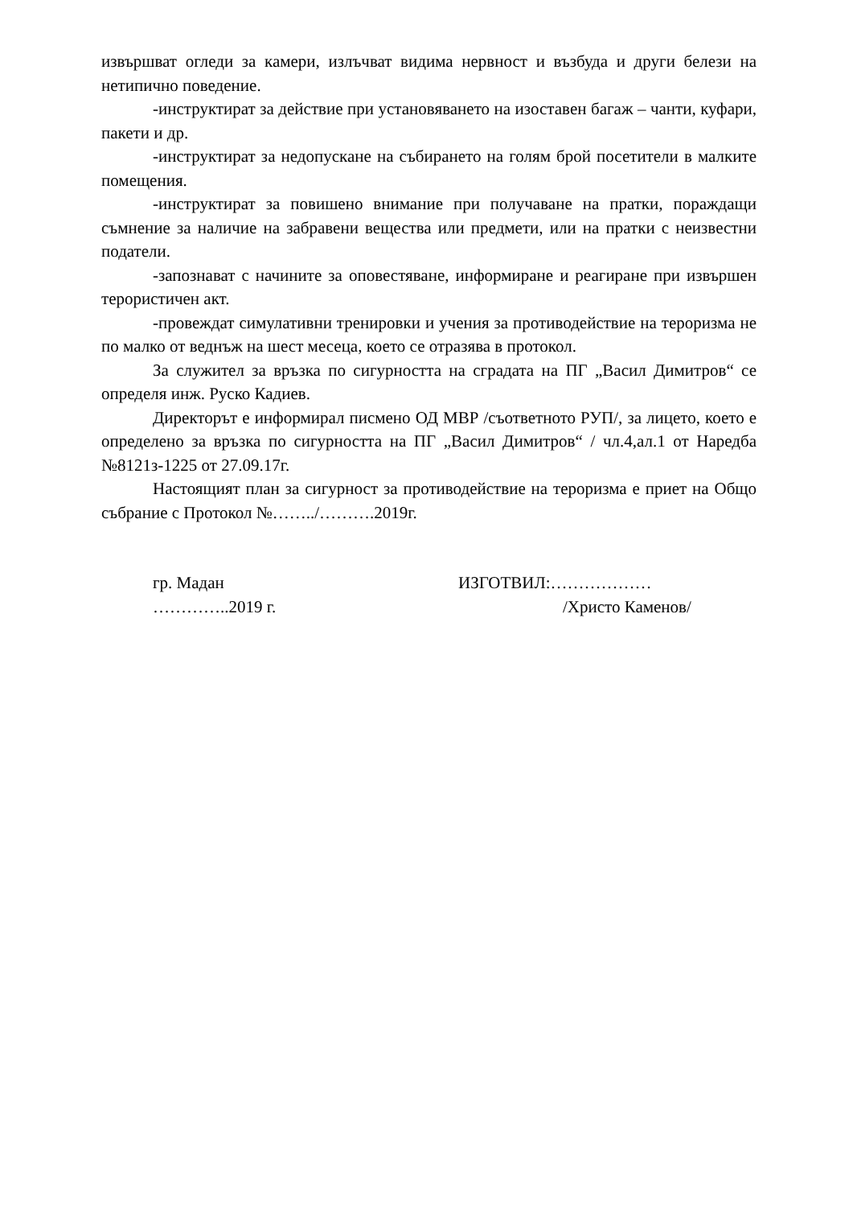извършват огледи за камери, излъчват видима нервност и възбуда и други белези на нетипично поведение.
-инструктират за действие при установяването на изоставен багаж – чанти, куфари, пакети и др.
-инструктират за недопускане на събирането на голям брой посетители в малките помещения.
-инструктират за повишено внимание при получаване на пратки, пораждащи съмнение за наличие на забравени вещества или предмети, или на пратки с неизвестни податели.
-запознават с начините за оповестяване, информиране и реагиране при извършен терористичен акт.
-провеждат симулативни тренировки и учения за противодействие на тероризма не по малко от веднъж на шест месеца, което се отразява в протокол.
За служител за връзка по сигурността на сградата на ПГ „Васил Димитров“ се определя инж. Руско Кадиев.
Директорът е информирал писмено ОД МВР /съответното РУП/, за лицето, което е определено за връзка по сигурността на ПГ „Васил Димитров“ / чл.4,ал.1 от Наредба №8121з-1225 от 27.09.17г.
Настоящият план за сигурност за противодействие на тероризма е приет на Общо събрание с Протокол №……../……….2019г.
гр. Мадан
…………..2019 г.
ИЗГОТВИЛ:………………
/Христо Каменов/